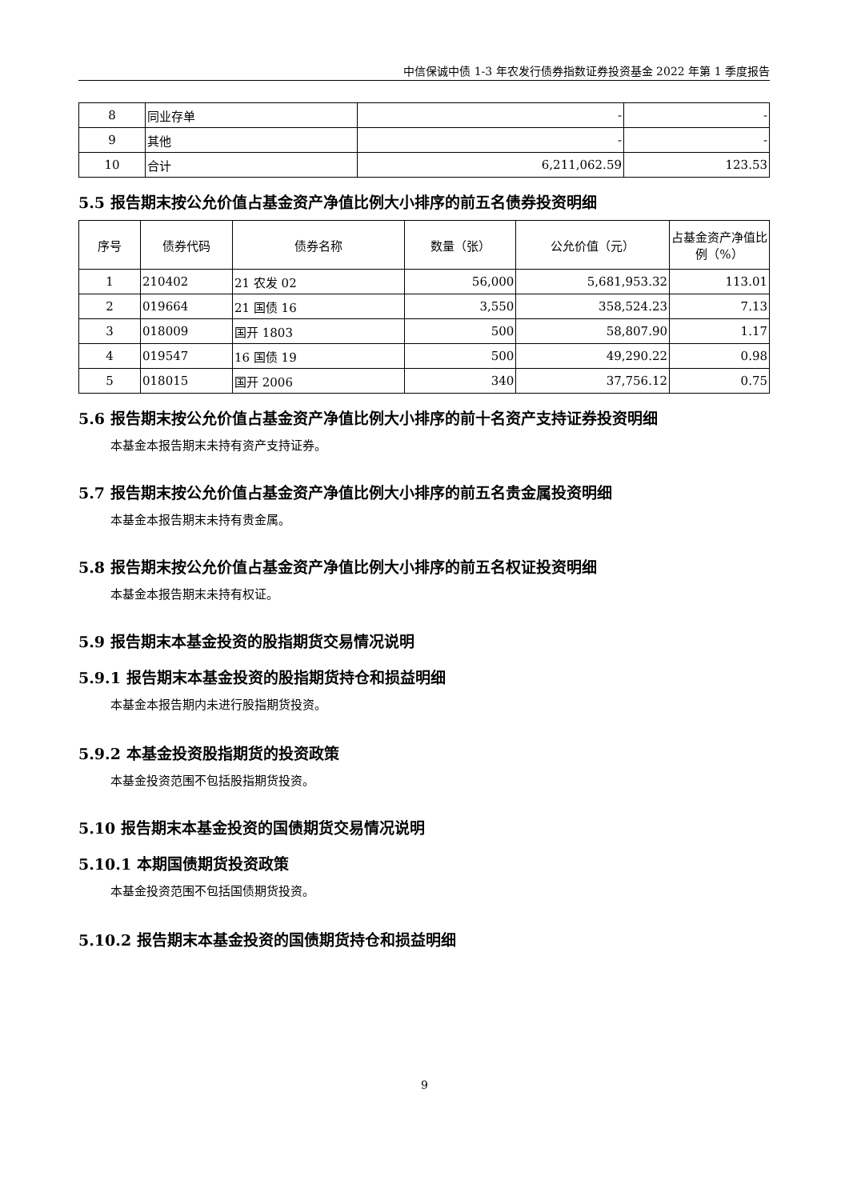中信保诚中债 1-3 年农发行债券指数证券投资基金 2022 年第 1 季度报告
| 8 | 同业存单 | - | - |
| 9 | 其他 | - | - |
| 10 | 合计 | 6,211,062.59 | 123.53 |
5.5 报告期末按公允价值占基金资产净值比例大小排序的前五名债券投资明细
| 序号 | 债券代码 | 债券名称 | 数量（张） | 公允价值（元） | 占基金资产净值比例（%） |
| --- | --- | --- | --- | --- | --- |
| 1 | 210402 | 21 农发 02 | 56,000 | 5,681,953.32 | 113.01 |
| 2 | 019664 | 21 国债 16 | 3,550 | 358,524.23 | 7.13 |
| 3 | 018009 | 国开 1803 | 500 | 58,807.90 | 1.17 |
| 4 | 019547 | 16 国债 19 | 500 | 49,290.22 | 0.98 |
| 5 | 018015 | 国开 2006 | 340 | 37,756.12 | 0.75 |
5.6 报告期末按公允价值占基金资产净值比例大小排序的前十名资产支持证券投资明细
本基金本报告期末未持有资产支持证券。
5.7 报告期末按公允价值占基金资产净值比例大小排序的前五名贵金属投资明细
本基金本报告期末未持有贵金属。
5.8 报告期末按公允价值占基金资产净值比例大小排序的前五名权证投资明细
本基金本报告期末未持有权证。
5.9 报告期末本基金投资的股指期货交易情况说明
5.9.1 报告期末本基金投资的股指期货持仓和损益明细
本基金本报告期内未进行股指期货投资。
5.9.2 本基金投资股指期货的投资政策
本基金投资范围不包括股指期货投资。
5.10 报告期末本基金投资的国债期货交易情况说明
5.10.1 本期国债期货投资政策
本基金投资范围不包括国债期货投资。
5.10.2 报告期末本基金投资的国债期货持仓和损益明细
9